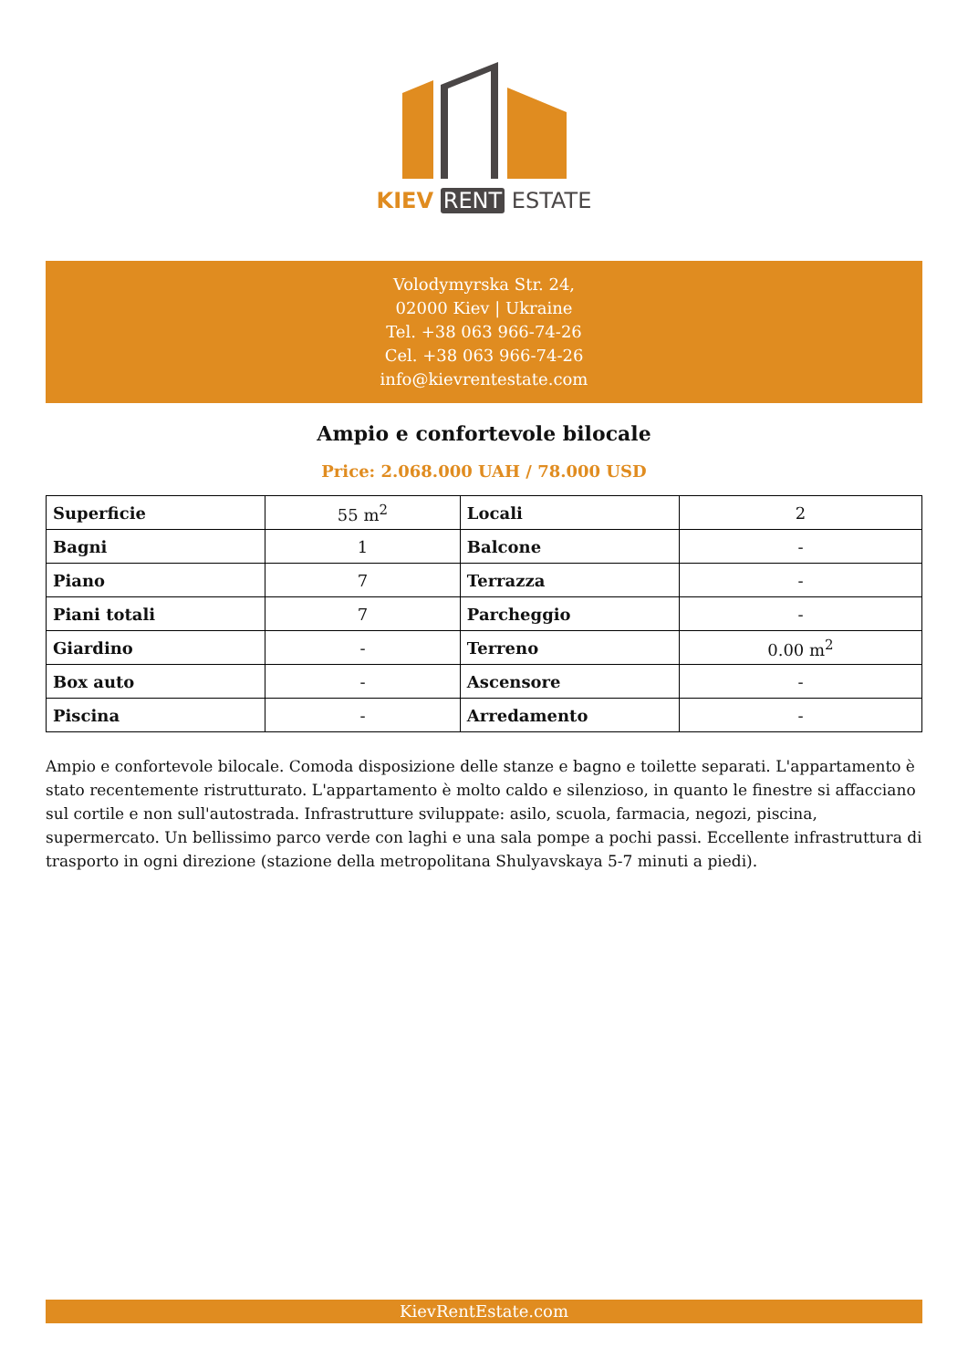KIEV RENT ESTATE
Volodymyrska Str. 24,
02000 Kiev | Ukraine
Tel. +38 063 966-74-26
Cel. +38 063 966-74-26
info@kievrentestate.com
Ampio e confortevole bilocale
Price: 2.068.000 UAH / 78.000 USD
| Superficie | 55 m<sup>2</sup> | Locali | 2 |
| Bagni | 1 | Balcone | - |
| Piano | 7 | Terrazza | - |
| Piani totali | 7 | Parcheggio | - |
| Giardino | - | Terreno | 0.00 m<sup>2</sup> |
| Box auto | - | Ascensore | - |
| Piscina | - | Arredamento | - |
Ampio e confortevole bilocale. Comoda disposizione delle stanze e bagno e toilette separati. L'appartamento è stato recentemente ristrutturato. L'appartamento è molto caldo e silenzioso, in quanto le finestre si affacciano sul cortile e non sull'autostrada. Infrastrutture sviluppate: asilo, scuola, farmacia, negozi, piscina, supermercato. Un bellissimo parco verde con laghi e una sala pompe a pochi passi. Eccellente infrastruttura di trasporto in ogni direzione (stazione della metropolitana Shulyavskaya 5-7 minuti a piedi).
KievRentEstate.com